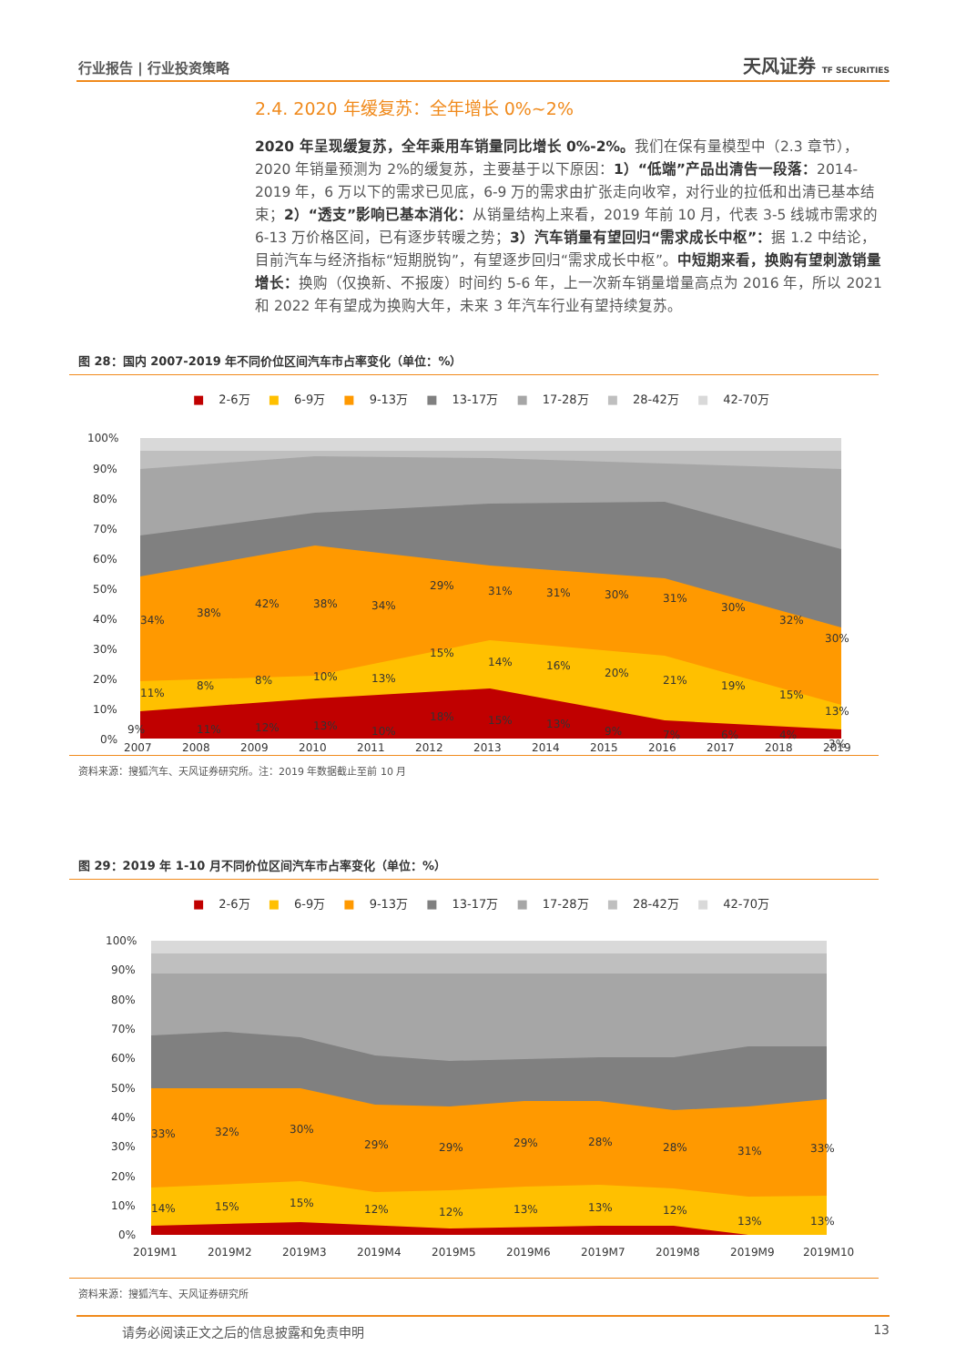行业报告 | 行业投资策略 天风证券 TF SECURITIES
2.4. 2020 年缓复苏：全年增长 0%~2%
2020 年呈现缓复苏，全年乘用车销量同比增长 0%-2%。我们在保有量模型中（2.3 章节），2020 年销量预测为 2%的缓复苏，主要基于以下原因：1）“低端”产品出清告一段落：2014-2019 年，6 万以下的需求已见底，6-9 万的需求由扩张走向收窄，对行业的拉低和出清已基本结束；2）“透支”影响已基本消化：从销量结构上来看，2019 年前 10 月，代表 3-5 线城市需求的 6-13 万价格区间，已有逐步转暖之势；3）汽车销量有望回归“需求成长中枢”：据 1.2 中结论，目前汽车与经济指标“短期脱钩”，有望逐步回归“需求成长中枢”。中短期来看，换购有望刺激销量增长：换购（仅换新、不报废）时间约 5-6 年，上一次新车销量增量高点为 2016 年，所以 2021 和 2022 年有望成为换购大年，未来 3 年汽车行业有望持续复苏。
图 28：国内 2007-2019 年不同价位区间汽车市占率变化（单位：%）
■ 2-6万 ■ 6-9万 ■ 9-13万 ■ 13-17万 ■ 17-28万 ■ 28-42万 ■ 42-70万
100%
90%
80%
70%
60%
50%
40%
30%
20%
10%
0%
2007
2008
2009
2010
2011
2012
2013
2014
2015
2016
2017
2018
2019
34%
38%
42%
38%
34%
29%
31%
31%
30%
31%
30%
32%
30%
11%
8%
8%
10%
13%
15%
14%
16%
20%
21%
19%
15%
13%
9%
11%
12%
13%
10%
18%
15%
13%
9%
7%
6%
4%
3%
资料来源：搜狐汽车、天风证券研究所。注：2019 年数据截止至前 10 月
图 29：2019 年 1-10 月不同价位区间汽车市占率变化（单位：%）
■ 2-6万 ■ 6-9万 ■ 9-13万 ■ 13-17万 ■ 17-28万 ■ 28-42万 ■ 42-70万
100%
90%
80%
70%
60%
50%
40%
30%
20%
10%
0%
2019M1
2019M2
2019M3
2019M4
2019M5
2019M6
2019M7
2019M8
2019M9
2019M10
33%
32%
30%
29%
29%
29%
28%
28%
31%
33%
14%
15%
15%
12%
12%
13%
13%
12%
13%
13%
资料来源：搜狐汽车、天风证券研究所
请务必阅读正文之后的信息披露和免责申明 13